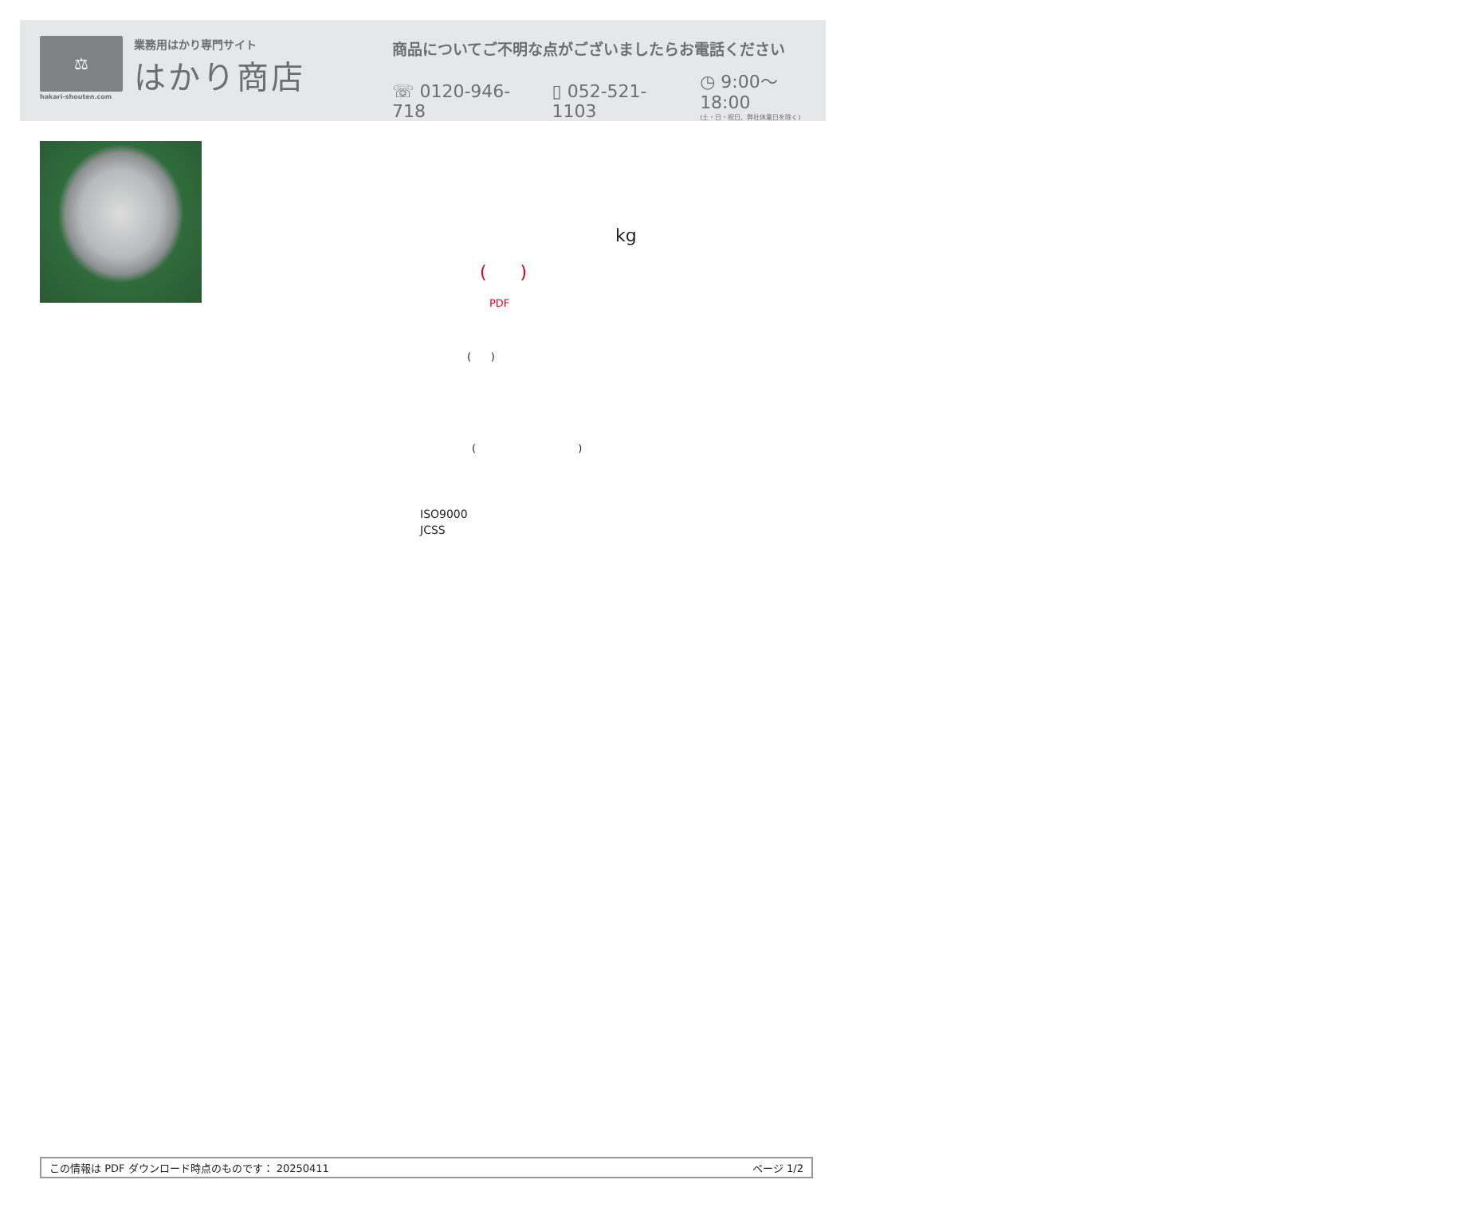⚖
hakari-shouten.com
業務用はかり専門サイト
はかり商店
商品についてご不明な点がございましたらお電話ください
☏ 0120-946-718 ▯ 052-521-1103 ◷ 9:00～18:00
(土・日・祝日、弊社休業日を除く)
kg
( )
PDF
( )
( )
ISO9000
JCSS
この情報は PDF ダウンロード時点のものです： 20250411 ページ 1/2